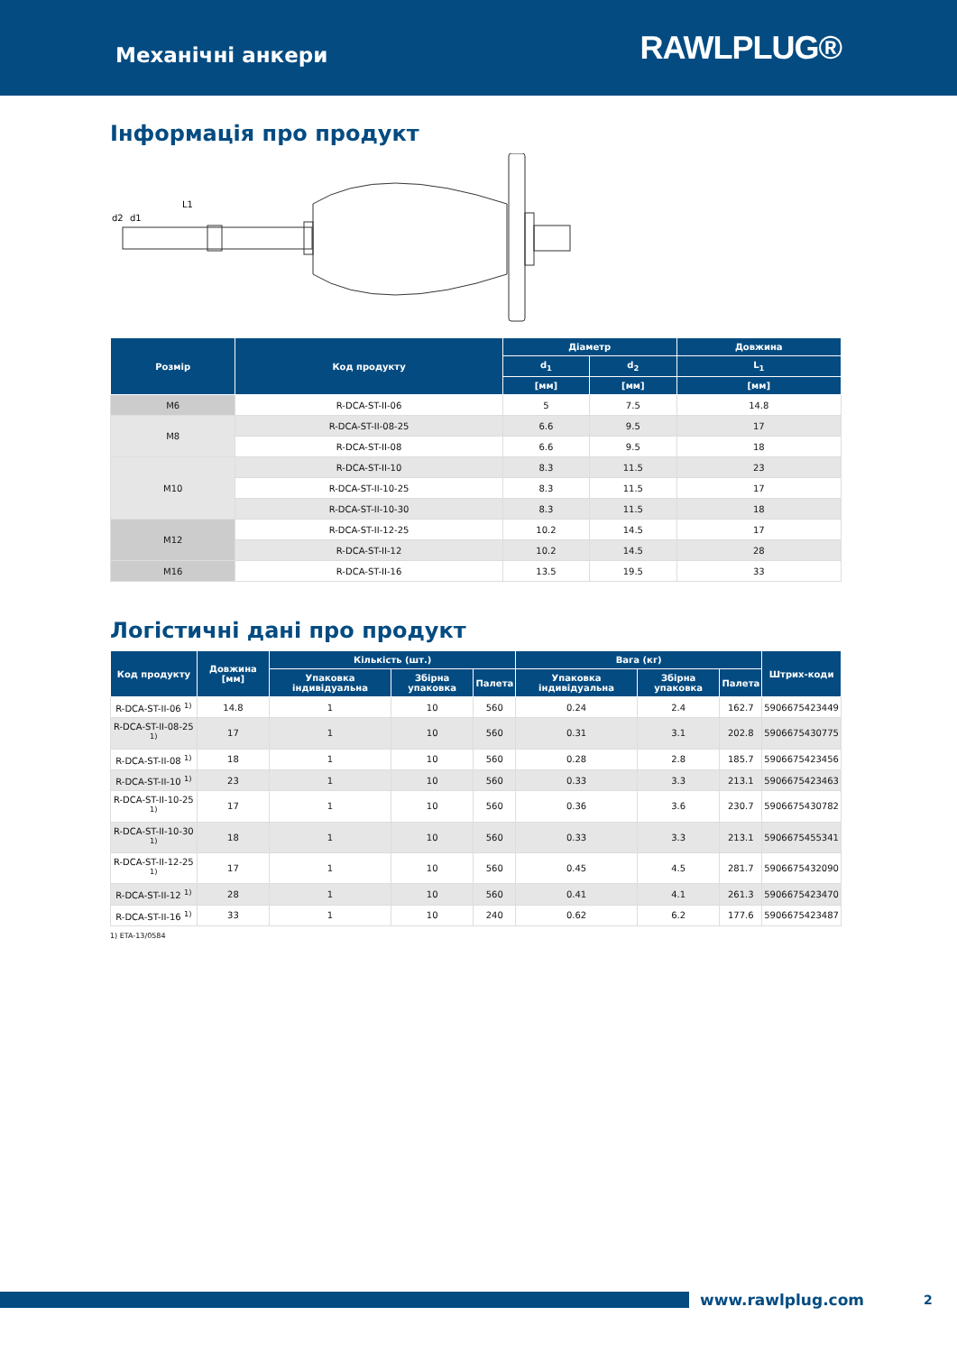Механічні анкери
RAWLPLUG®
Інформація про продукт
L1
d2
d1
| Розмір | Код продукту | Діаметр | | Довжина |
| --- | --- | --- | --- | --- |
| | | d<sub>1</sub> | d<sub>2</sub> | L<sub>1</sub> |
| | | [мм] | [мм] | [мм] |
| M6 | R-DCA-ST-II-06 | 5 | 7.5 | 14.8 |
| M8 | R-DCA-ST-II-08-25 | 6.6 | 9.5 | 17 |
| | R-DCA-ST-II-08 | 6.6 | 9.5 | 18 |
| M10 | R-DCA-ST-II-10 | 8.3 | 11.5 | 23 |
| | R-DCA-ST-II-10-25 | 8.3 | 11.5 | 17 |
| | R-DCA-ST-II-10-30 | 8.3 | 11.5 | 18 |
| M12 | R-DCA-ST-II-12-25 | 10.2 | 14.5 | 17 |
| | R-DCA-ST-II-12 | 10.2 | 14.5 | 28 |
| M16 | R-DCA-ST-II-16 | 13.5 | 19.5 | 33 |
Логістичні дані про продукт
| Код продукту | Довжина [мм] | Кількість (шт.) | | | Вага (кг) | | | Штрих-коди |
| --- | --- | --- | --- | --- | --- | --- | --- | --- |
| | | Упаковка індивідуальна | Збірна упаковка | Палета | Упаковка індивідуальна | Збірна упаковка | Палета | |
| R-DCA-ST-II-06 <sup>1)</sup> | 14.8 | 1 | 10 | 560 | 0.24 | 2.4 | 162.7 | 5906675423449 |
| R-DCA-ST-II-08-25 <sup>1)</sup> | 17 | 1 | 10 | 560 | 0.31 | 3.1 | 202.8 | 5906675430775 |
| R-DCA-ST-II-08 <sup>1)</sup> | 18 | 1 | 10 | 560 | 0.28 | 2.8 | 185.7 | 5906675423456 |
| R-DCA-ST-II-10 <sup>1)</sup> | 23 | 1 | 10 | 560 | 0.33 | 3.3 | 213.1 | 5906675423463 |
| R-DCA-ST-II-10-25 <sup>1)</sup> | 17 | 1 | 10 | 560 | 0.36 | 3.6 | 230.7 | 5906675430782 |
| R-DCA-ST-II-10-30 <sup>1)</sup> | 18 | 1 | 10 | 560 | 0.33 | 3.3 | 213.1 | 5906675455341 |
| R-DCA-ST-II-12-25 <sup>1)</sup> | 17 | 1 | 10 | 560 | 0.45 | 4.5 | 281.7 | 5906675432090 |
| R-DCA-ST-II-12 <sup>1)</sup> | 28 | 1 | 10 | 560 | 0.41 | 4.1 | 261.3 | 5906675423470 |
| R-DCA-ST-II-16 <sup>1)</sup> | 33 | 1 | 10 | 240 | 0.62 | 6.2 | 177.6 | 5906675423487 |
1) ETA-13/0584
www.rawlplug.com 2